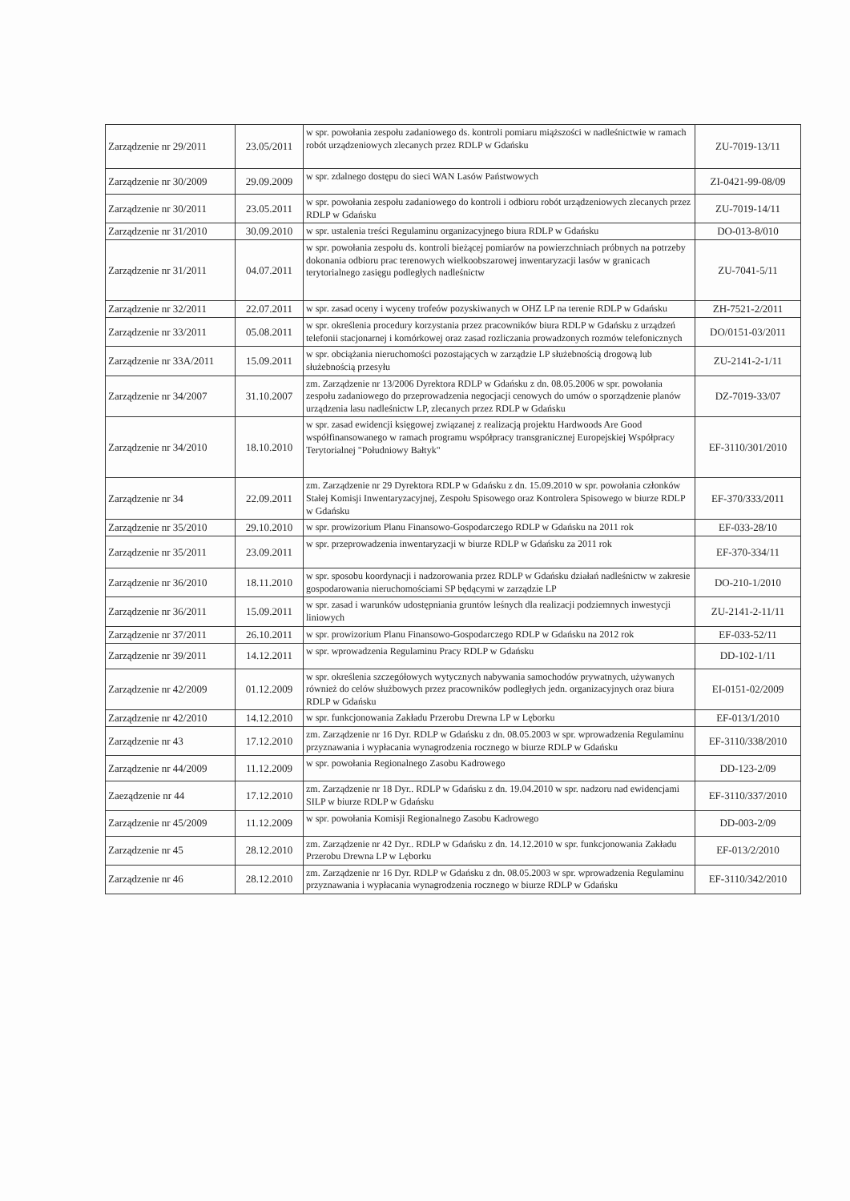| Zarządzenie nr 29/2011 | 23.05/2011 | w spr. powołania zespołu zadaniowego ds. kontroli pomiaru miąższości w nadleśnictwie w ramach robót urządzeniowych zlecanych przez RDLP w Gdańsku | ZU-7019-13/11 |
| Zarządzenie nr 30/2009 | 29.09.2009 | w spr. zdalnego dostępu do sieci WAN Lasów Państwowych | ZI-0421-99-08/09 |
| Zarządzenie nr 30/2011 | 23.05.2011 | w spr. powołania zespołu zadaniowego do kontroli i odbioru robót urządzeniowych zlecanych przez RDLP w Gdańsku | ZU-7019-14/11 |
| Zarządzenie nr 31/2010 | 30.09.2010 | w spr. ustalenia treści Regulaminu organizacyjnego biura RDLP w Gdańsku | DO-013-8/010 |
| Zarządzenie nr 31/2011 | 04.07.2011 | w spr. powołania zespołu ds. kontroli bieżącej pomiarów na powierzchniach próbnych na potrzeby dokonania odbioru prac terenowych wielkoobszarowej inwentaryzacji lasów w granicach terytorialnego zasięgu podległych nadleśnictw | ZU-7041-5/11 |
| Zarządzenie nr 32/2011 | 22.07.2011 | w spr. zasad oceny i wyceny trofeów pozyskiwanych w OHZ LP na terenie RDLP w Gdańsku | ZH-7521-2/2011 |
| Zarządzenie nr 33/2011 | 05.08.2011 | w spr. określenia procedury korzystania przez pracowników biura RDLP w Gdańsku z urządzeń telefonii stacjonarnej i komórkowej oraz zasad rozliczania prowadzonych rozmów telefonicznych | DO/0151-03/2011 |
| Zarządzenie nr 33A/2011 | 15.09.2011 | w spr. obciążania nieruchomości pozostających w zarządzie LP służebnością drogową lub służebnością przesyłu | ZU-2141-2-1/11 |
| Zarządzenie nr 34/2007 | 31.10.2007 | zm. Zarządzenie nr 13/2006 Dyrektora RDLP w Gdańsku z dn. 08.05.2006 w spr. powołania zespołu zadaniowego do przeprowadzenia negocjacji cenowych do umów o sporządzenie planów urządzenia lasu nadleśnictw LP, zlecanych przez RDLP w Gdańsku | DZ-7019-33/07 |
| Zarządzenie nr 34/2010 | 18.10.2010 | w spr. zasad ewidencji księgowej związanej z realizacją projektu Hardwoods Are Good współfinansowanego w ramach programu współpracy transgranicznej Europejskiej Współpracy Terytorialnej "Południowy Bałtyk" | EF-3110/301/2010 |
| Zarządzenie nr 34 | 22.09.2011 | zm. Zarządzenie nr 29 Dyrektora RDLP w Gdańsku z dn. 15.09.2010 w spr. powołania członków Stałej Komisji Inwentaryzacyjnej, Zespołu Spisowego oraz Kontrolera Spisowego w biurze RDLP w Gdańsku | EF-370/333/2011 |
| Zarządzenie nr 35/2010 | 29.10.2010 | w spr. prowizorium Planu Finansowo-Gospodarczego RDLP w Gdańsku na 2011 rok | EF-033-28/10 |
| Zarządzenie nr 35/2011 | 23.09.2011 | w spr. przeprowadzenia inwentaryzacji w biurze RDLP w Gdańsku za 2011 rok | EF-370-334/11 |
| Zarządzenie nr 36/2010 | 18.11.2010 | w spr. sposobu koordynacji i nadzorowania przez RDLP w Gdańsku działań nadleśnictw w zakresie gospodarowania nieruchomościami SP będącymi w zarządzie LP | DO-210-1/2010 |
| Zarządzenie nr 36/2011 | 15.09.2011 | w spr. zasad i warunków udostępniania gruntów leśnych dla realizacji podziemnych inwestycji liniowych | ZU-2141-2-11/11 |
| Zarządzenie nr 37/2011 | 26.10.2011 | w spr. prowizorium Planu Finansowo-Gospodarczego RDLP w Gdańsku na 2012 rok | EF-033-52/11 |
| Zarządzenie nr 39/2011 | 14.12.2011 | w spr. wprowadzenia Regulaminu Pracy RDLP w Gdańsku | DD-102-1/11 |
| Zarządzenie nr 42/2009 | 01.12.2009 | w spr. określenia szczegółowych wytycznych nabywania samochodów prywatnych, używanych również do celów służbowych przez pracowników podległych jedn. organizacyjnych oraz biura RDLP w Gdańsku | EI-0151-02/2009 |
| Zarządzenie nr 42/2010 | 14.12.2010 | w spr. funkcjonowania Zakładu Przerobu Drewna LP w Lęborku | EF-013/1/2010 |
| Zarządzenie nr 43 | 17.12.2010 | zm. Zarządzenie nr 16 Dyr. RDLP w Gdańsku z dn. 08.05.2003 w spr. wprowadzenia Regulaminu przyznawania i wypłacania wynagrodzenia rocznego w biurze RDLP w Gdańsku | EF-3110/338/2010 |
| Zarządzenie nr 44/2009 | 11.12.2009 | w spr. powołania Regionalnego Zasobu Kadrowego | DD-123-2/09 |
| Zaeządzenie nr 44 | 17.12.2010 | zm. Zarządzenie nr 18 Dyr.. RDLP w Gdańsku z dn. 19.04.2010 w spr. nadzoru nad ewidencjami SILP w biurze RDLP w Gdańsku | EF-3110/337/2010 |
| Zarządzenie nr 45/2009 | 11.12.2009 | w spr. powołania Komisji Regionalnego Zasobu Kadrowego | DD-003-2/09 |
| Zarządzenie nr 45 | 28.12.2010 | zm. Zarządzenie nr 42 Dyr.. RDLP w Gdańsku z dn. 14.12.2010 w spr. funkcjonowania Zakładu Przerobu Drewna LP w Lęborku | EF-013/2/2010 |
| Zarządzenie nr 46 | 28.12.2010 | zm. Zarządzenie nr 16 Dyr. RDLP w Gdańsku z dn. 08.05.2003 w spr. wprowadzenia Regulaminu przyznawania i wypłacania wynagrodzenia rocznego w biurze RDLP w Gdańsku | EF-3110/342/2010 |